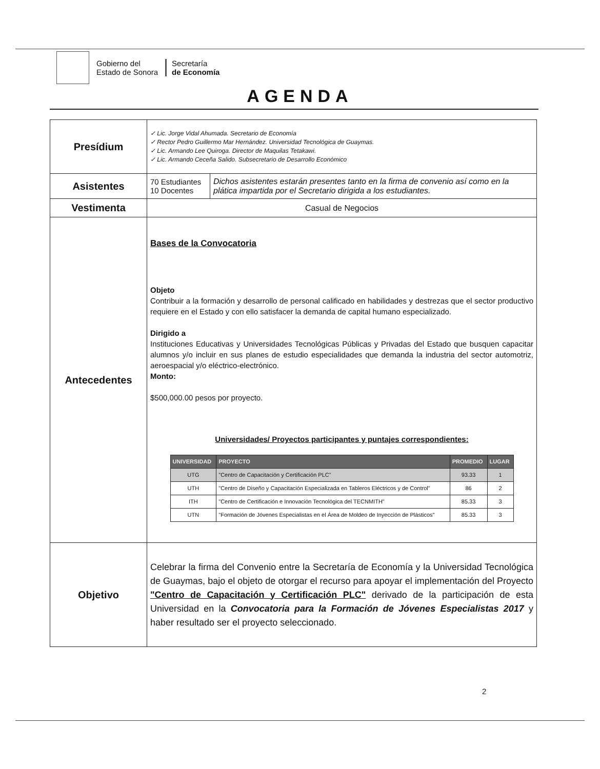Gobierno del
Estado de Sonora
Secretaría
de Economía
AGENDA
| Presídium | ✓ Lic. Jorge Vidal Ahumada. Secretario de Economía ✓ Rector Pedro Guillermo Mar Hernández. Universidad Tecnológica de Guaymas. ✓ Lic. Armando Lee Quiroga. Director de Maquilas Tetakawi. ✓ Lic. Armando Ceceña Salido. Subsecretario de Desarrollo Económico |
| Asistentes | / 70 Estudiantes 10 Docentes / Dichos asistentes estarán presentes tanto en la firma de convenio así como en la plática impartida por el Secretario dirigida a los estudiantes. / |
| Vestimenta | Casual de Negocios |
| Antecedentes | Bases de la Convocatoria Objeto Contribuir a la formación y desarrollo de personal calificado en habilidades y destrezas que el sector productivo requiere en el Estado y con ello satisfacer la demanda de capital humano especializado. Dirigido a Instituciones Educativas y Universidades Tecnológicas Públicas y Privadas del Estado que busquen capacitar alumnos y/o incluir en sus planes de estudio especialidades que demanda la industria del sector automotriz, aeroespacial y/o eléctrico-electrónico. Monto: $500,000.00 pesos por proyecto. Universidades/ Proyectos participantes y puntajes correspondientes: / UNIVERSIDAD / PROYECTO / PROMEDIO / LUGAR / / --- / --- / --- / --- / / UTG / "Centro de Capacitación y Certificación PLC" / 93.33 / 1 / / UTH / "Centro de Diseño y Capacitación Especializada en Tableros Eléctricos y de Control" / 86 / 2 / / ITH / "Centro de Certificación e Innovación Tecnológica del TECNMITH" / 85.33 / 3 / / UTN / "Formación de Jóvenes Especialistas en el Área de Moldeo de Inyección de Plásticos" / 85.33 / 3 / |
| Objetivo | Celebrar la firma del Convenio entre la Secretaría de Economía y la Universidad Tecnológica de Guaymas, bajo el objeto de otorgar el recurso para apoyar el implementación del Proyecto "Centro de Capacitación y Certificación PLC" derivado de la participación de esta Universidad en la Convocatoria para la Formación de Jóvenes Especialistas 2017 y haber resultado ser el proyecto seleccionado. |
2